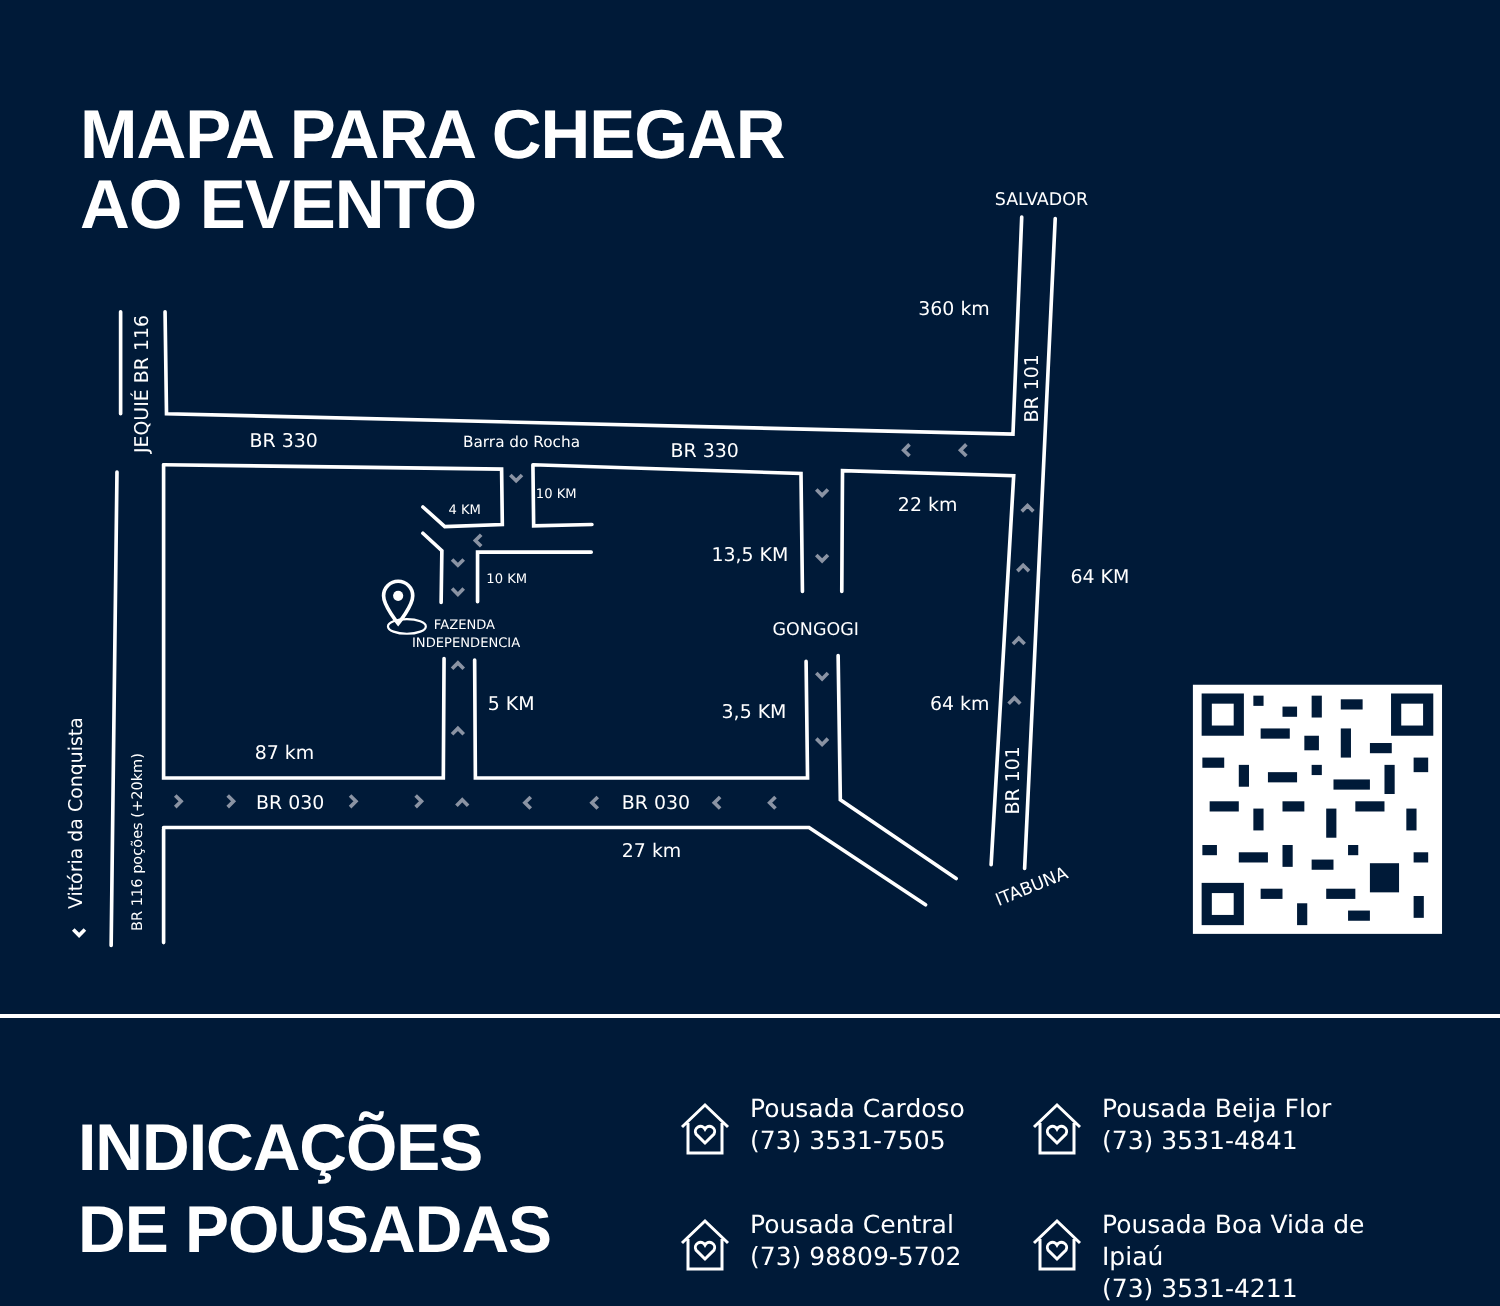SALVADOR
360 km
BR 101
JEQUIÉ BR 116
BR 330
Barra do Rocha
BR 330
10 KM
4 KM
22 km
13,5 KM
64 KM
10 KM
FAZENDA
INDEPENDENCIA
GONGOGI
5 KM
3,5 KM
64 km
87 km
BR 101
Vitória da Conquista
BR 116 poções (+20km)
BR 030
BR 030
27 km
ITABUNA
MAPA PARA CHEGAR
AO EVENTO
INDICAÇÕES
DE POUSADAS
Pousada Cardoso
(73) 3531-7505
Pousada Beija Flor
(73) 3531-4841
Pousada Central
(73) 98809-5702
Pousada Boa Vida de Ipiaú
(73) 3531-4211